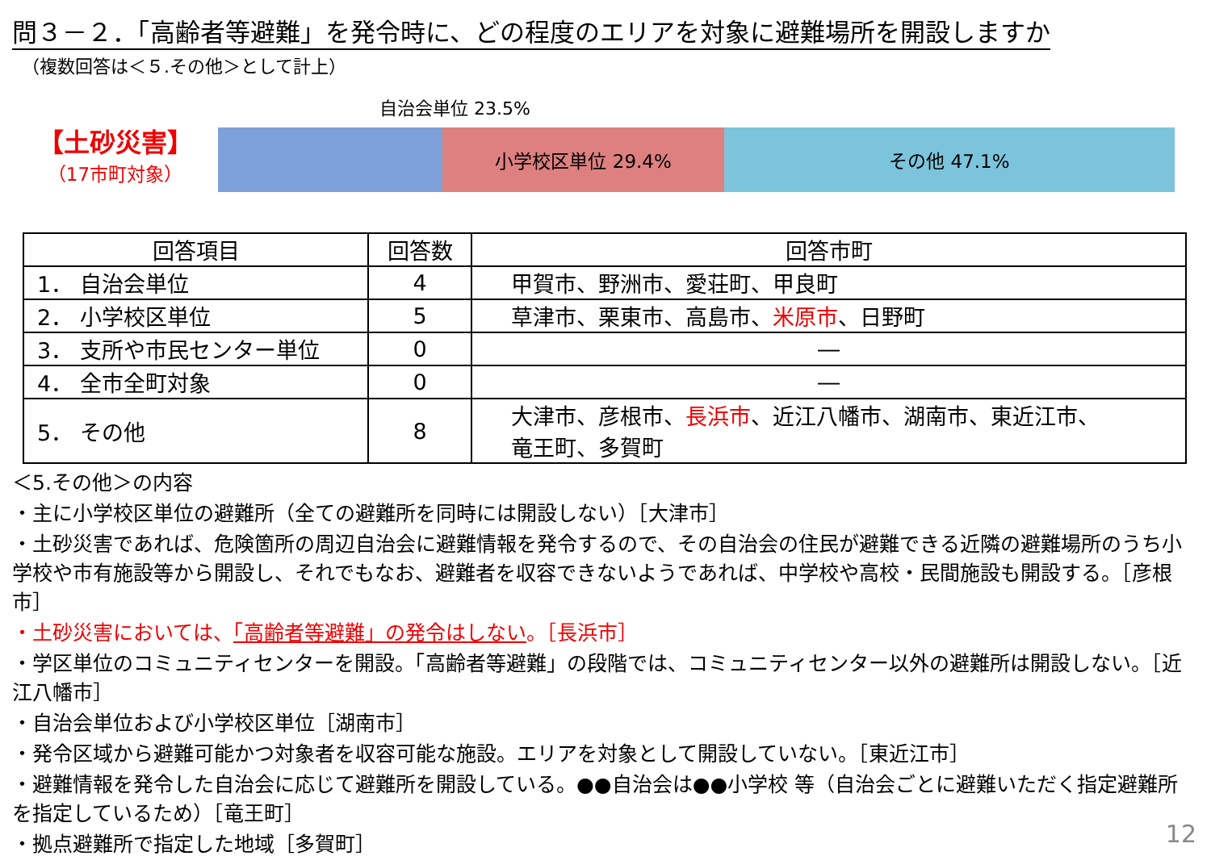問３－２．「高齢者等避難」を発令時に、どの程度のエリアを対象に避難場所を開設しますか
（複数回答は＜５.その他＞として計上）
【土砂災害】
（17市町対象）
自治会単位 23.5%
小学校区単位 29.4% その他 47.1%
| 回答項目 | 回答数 | 回答市町 |
| --- | --- | --- |
| 1． 自治会単位 | 4 | 甲賀市、野洲市、愛荘町、甲良町 |
| 2． 小学校区単位 | 5 | 草津市、栗東市、高島市、 米原市 、日野町 |
| 3． 支所や市民センター単位 | 0 | ― |
| 4． 全市全町対象 | 0 | ― |
| 5． その他 | 8 | 大津市、彦根市、 長浜市 、近江八幡市、湖南市、東近江市、 竜王町、多賀町 |
＜5.その他＞の内容
・主に小学校区単位の避難所（全ての避難所を同時には開設しない）［大津市］
・土砂災害であれば、危険箇所の周辺自治会に避難情報を発令するので、その自治会の住民が避難できる近隣の避難場所のうち小学校や市有施設等から開設し、それでもなお、避難者を収容できないようであれば、中学校や高校・民間施設も開設する。［彦根市］
・土砂災害においては、「高齢者等避難」の発令はしない。［長浜市］
・学区単位のコミュニティセンターを開設。「高齢者等避難」の段階では、コミュニティセンター以外の避難所は開設しない。［近江八幡市］
・自治会単位および小学校区単位［湖南市］
・発令区域から避難可能かつ対象者を収容可能な施設。エリアを対象として開設していない。［東近江市］
・避難情報を発令した自治会に応じて避難所を開設している。●●自治会は●●小学校 等（自治会ごとに避難いただく指定避難所を指定しているため）［竜王町］
・拠点避難所で指定した地域［多賀町］
12